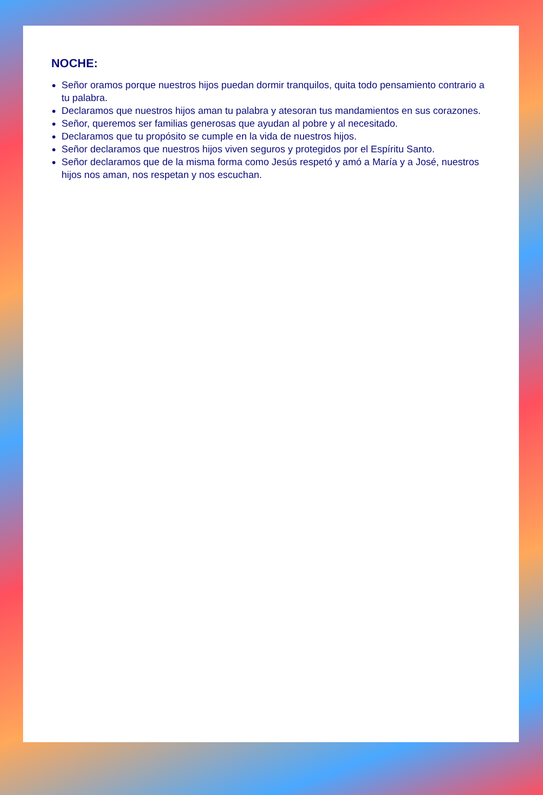NOCHE:
Señor oramos porque nuestros hijos puedan dormir tranquilos, quita todo pensamiento contrario a tu palabra.
Declaramos que nuestros hijos aman tu palabra y atesoran tus mandamientos en sus corazones.
Señor, queremos ser familias generosas que ayudan al pobre y al necesitado.
Declaramos que tu propósito se cumple en la vida de nuestros hijos.
Señor declaramos que nuestros hijos viven seguros y protegidos por el Espíritu Santo.
Señor declaramos que de la misma forma como Jesús respetó y amó a María y a José, nuestros hijos nos aman, nos respetan y nos escuchan.